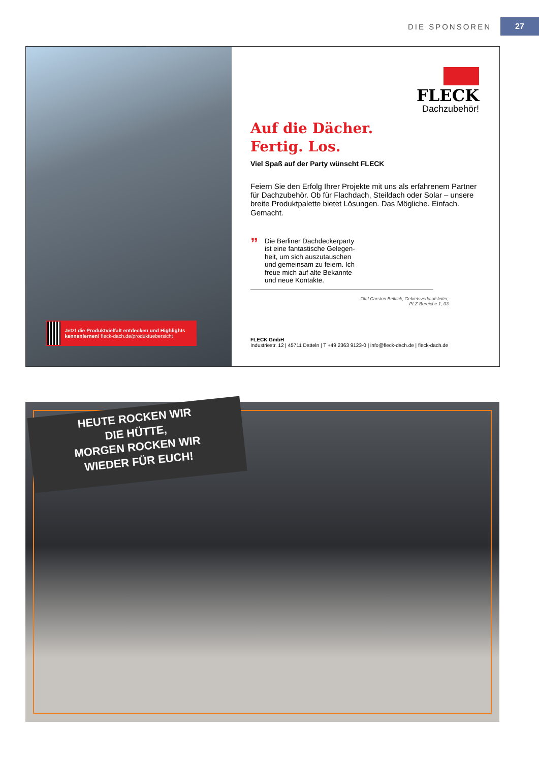DIE SPONSOREN 27
Jetzt die Produktvielfalt entdecken und Highlights kennenlernen! fleck-dach.de/produktuebersicht
FLECK
Dachzubehör!
Auf die Dächer.
Fertig. Los.
Viel Spaß auf der Party wünscht FLECK
Feiern Sie den Erfolg Ihrer Projekte mit uns als erfahrenem Partner für Dachzubehör. Ob für Flachdach, Steildach oder Solar – unsere breite Produktpalette bietet Lösungen. Das Mögliche. Einfach. Gemacht.
”
Die Berliner Dachdeckerparty
ist eine fantastische Gelegen-
heit, um sich auszutauschen
und gemeinsam zu feiern. Ich
freue mich auf alte Bekannte
und neue Kontakte.
Olaf Carsten Bellack, Gebietsverkaufsleiter,
PLZ-Bereiche 1, 03
FLECK GmbH
Industriestr. 12 | 45711 Datteln | T +49 2363 9123-0 | info@fleck-dach.de | fleck-dach.de
HEUTE ROCKEN WIR
DIE HÜTTE,
MORGEN ROCKEN WIR
WIEDER FÜR EUCH!